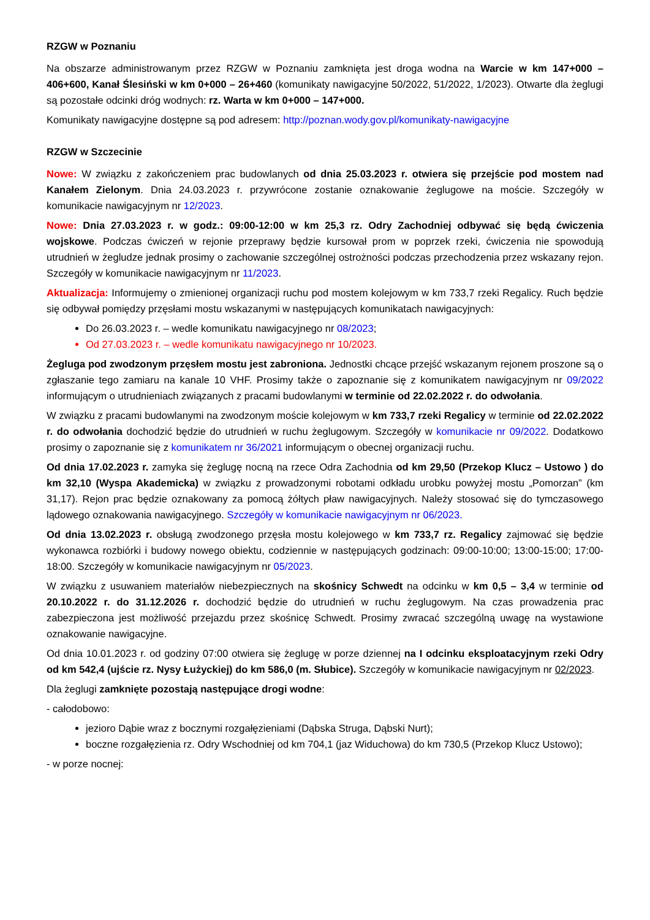RZGW w Poznaniu
Na obszarze administrowanym przez RZGW w Poznaniu zamknięta jest droga wodna na Warcie w km 147+000 – 406+600, Kanał Ślesiński w km 0+000 – 26+460 (komunikaty nawigacyjne 50/2022, 51/2022, 1/2023). Otwarte dla żeglugi są pozostałe odcinki dróg wodnych: rz. Warta w km 0+000 – 147+000.
Komunikaty nawigacyjne dostępne są pod adresem: http://poznan.wody.gov.pl/komunikaty-nawigacyjne
RZGW w Szczecinie
Nowe: W związku z zakończeniem prac budowlanych od dnia 25.03.2023 r. otwiera się przejście pod mostem nad Kanałem Zielonym. Dnia 24.03.2023 r. przywrócone zostanie oznakowanie żeglugowe na moście. Szczegóły w komunikacie nawigacyjnym nr 12/2023.
Nowe: Dnia 27.03.2023 r. w godz.: 09:00-12:00 w km 25,3 rz. Odry Zachodniej odbywać się będą ćwiczenia wojskowe. Podczas ćwiczeń w rejonie przeprawy będzie kursował prom w poprzek rzeki, ćwiczenia nie spowodują utrudnień w żegludze jednak prosimy o zachowanie szczególnej ostrożności podczas przechodzenia przez wskazany rejon. Szczegóły w komunikacie nawigacyjnym nr 11/2023.
Aktualizacja: Informujemy o zmienionej organizacji ruchu pod mostem kolejowym w km 733,7 rzeki Regalicy. Ruch będzie się odbywał pomiędzy przęsłami mostu wskazanymi w następujących komunikatach nawigacyjnych:
Do 26.03.2023 r. – wedle komunikatu nawigacyjnego nr 08/2023;
Od 27.03.2023 r. – wedle komunikatu nawigacyjnego nr 10/2023.
Żegluga pod zwodzonym przęsłem mostu jest zabroniona. Jednostki chcące przejść wskazanym rejonem proszone są o zgłaszanie tego zamiaru na kanale 10 VHF. Prosimy także o zapoznanie się z komunikatem nawigacyjnym nr 09/2022 informującym o utrudnieniach związanych z pracami budowlanymi w terminie od 22.02.2022 r. do odwołania.
W związku z pracami budowlanymi na zwodzonym moście kolejowym w km 733,7 rzeki Regalicy w terminie od 22.02.2022 r. do odwołania dochodzić będzie do utrudnień w ruchu żeglugowym. Szczegóły w komunikacie nr 09/2022. Dodatkowo prosimy o zapoznanie się z komunikatem nr 36/2021 informującym o obecnej organizacji ruchu.
Od dnia 17.02.2023 r. zamyka się żeglugę nocną na rzece Odra Zachodnia od km 29,50 (Przekop Klucz – Ustowo ) do km 32,10 (Wyspa Akademicka) w związku z prowadzonymi robotami odkładu urobku powyżej mostu „Pomorzan” (km 31,17). Rejon prac będzie oznakowany za pomocą żółtych pław nawigacyjnych. Należy stosować się do tymczasowego lądowego oznakowania nawigacyjnego. Szczegóły w komunikacie nawigacyjnym nr 06/2023.
Od dnia 13.02.2023 r. obsługą zwodzonego przęsła mostu kolejowego w km 733,7 rz. Regalicy zajmować się będzie wykonawca rozbiórki i budowy nowego obiektu, codziennie w następujących godzinach: 09:00-10:00; 13:00-15:00; 17:00-18:00. Szczegóły w komunikacie nawigacyjnym nr 05/2023.
W związku z usuwaniem materiałów niebezpiecznych na skośnicy Schwedt na odcinku w km 0,5 – 3,4 w terminie od 20.10.2022 r. do 31.12.2026 r. dochodzić będzie do utrudnień w ruchu żeglugowym. Na czas prowadzenia prac zabezpieczona jest możliwość przejazdu przez skośnicę Schwedt. Prosimy zwracać szczególną uwagę na wystawione oznakowanie nawigacyjne.
Od dnia 10.01.2023 r. od godziny 07:00 otwiera się żeglugę w porze dziennej na I odcinku eksploatacyjnym rzeki Odry od km 542,4 (ujście rz. Nysy Łużyckiej) do km 586,0 (m. Słubice). Szczegóły w komunikacie nawigacyjnym nr 02/2023.
Dla żeglugi zamknięte pozostają następujące drogi wodne:
- całodobowo:
jezioro Dąbie wraz z bocznymi rozgałęzieniami (Dąbska Struga, Dąbski Nurt);
boczne rozgałęzienia rz. Odry Wschodniej od km 704,1 (jaz Widuchowa) do km 730,5 (Przekop Klucz Ustowo);
- w porze nocnej: